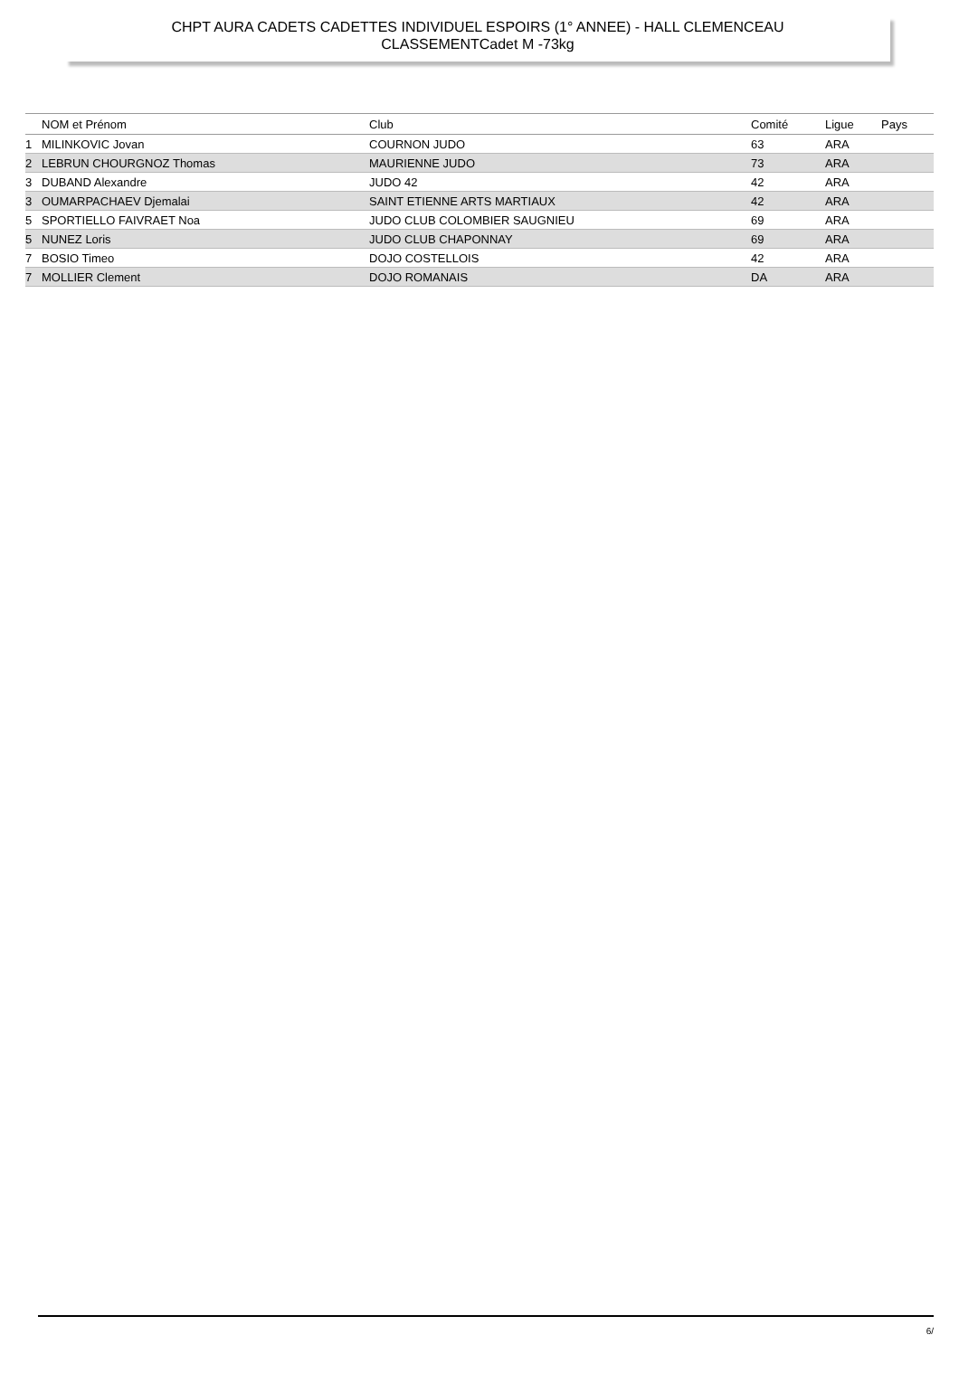CHPT AURA CADETS CADETTES INDIVIDUEL ESPOIRS (1° ANNEE) - HALL CLEMENCEAU
CLASSEMENTCadet M -73kg
| | NOM et Prénom | Club | Comité | Ligue | Pays |
| --- | --- | --- | --- | --- | --- |
| 1 | MILINKOVIC Jovan | COURNON JUDO | 63 | ARA | |
| 2 | LEBRUN CHOURGNOZ Thomas | MAURIENNE JUDO | 73 | ARA | |
| 3 | DUBAND Alexandre | JUDO 42 | 42 | ARA | |
| 3 | OUMARPACHAEV Djemalai | SAINT ETIENNE ARTS MARTIAUX | 42 | ARA | |
| 5 | SPORTIELLO FAIVRAET Noa | JUDO CLUB COLOMBIER SAUGNIEU | 69 | ARA | |
| 5 | NUNEZ Loris | JUDO CLUB CHAPONNAY | 69 | ARA | |
| 7 | BOSIO Timeo | DOJO COSTELLOIS | 42 | ARA | |
| 7 | MOLLIER Clement | DOJO ROMANAIS | DA | ARA | |
6/